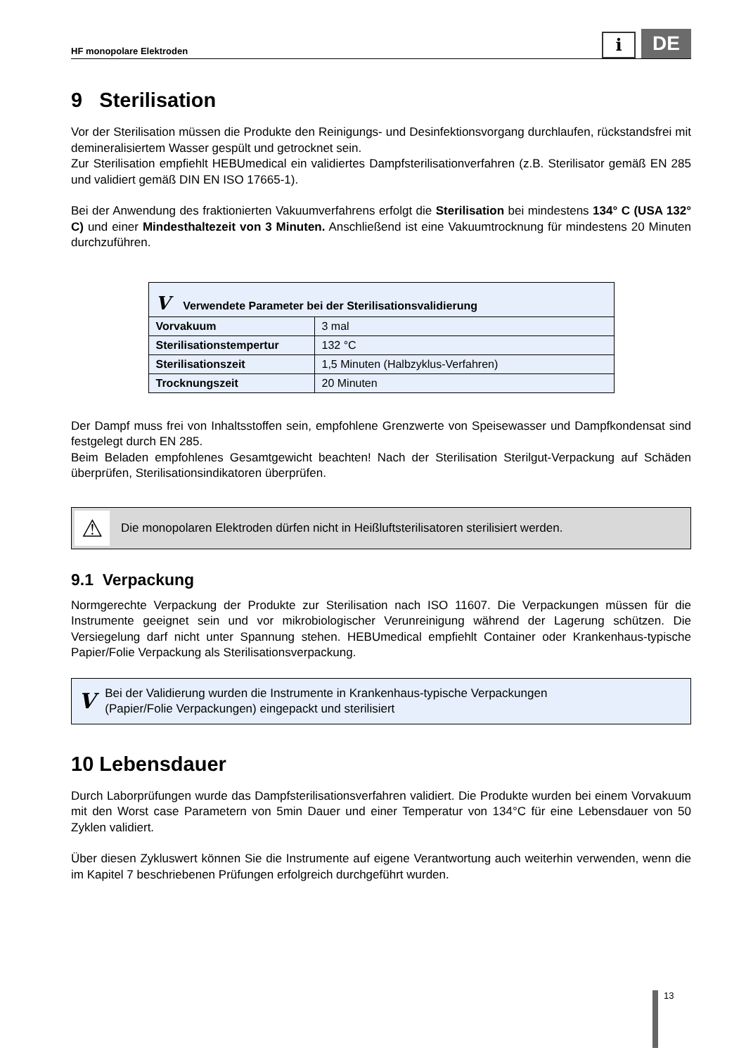HF monopolare Elektroden i DE
9 Sterilisation
Vor der Sterilisation müssen die Produkte den Reinigungs- und Desinfektionsvorgang durchlaufen, rückstandsfrei mit demineralisiertem Wasser gespült und getrocknet sein.
Zur Sterilisation empfiehlt HEBUmedical ein validiertes Dampfsterilisationverfahren (z.B. Sterilisator gemäß EN 285 und validiert gemäß DIN EN ISO 17665-1).
Bei der Anwendung des fraktionierten Vakuumverfahrens erfolgt die Sterilisation bei mindestens 134° C (USA 132° C) und einer Mindesthaltezeit von 3 Minuten. Anschließend ist eine Vakuumtrocknung für mindestens 20 Minuten durchzuführen.
| V Verwendete Parameter bei der Sterilisationsvalidierung | |
| --- | --- |
| Vorvakuum | 3 mal |
| Sterilisationstempertur | 132 °C |
| Sterilisationszeit | 1,5 Minuten (Halbzyklus-Verfahren) |
| Trocknungszeit | 20 Minuten |
Der Dampf muss frei von Inhaltsstoffen sein, empfohlene Grenzwerte von Speisewasser und Dampfkondensat sind festgelegt durch EN 285.
Beim Beladen empfohlenes Gesamtgewicht beachten! Nach der Sterilisation Sterilgut-Verpackung auf Schäden überprüfen, Sterilisationsindikatoren überprüfen.
⚠ Die monopolaren Elektroden dürfen nicht in Heißluftsterilisatoren sterilisiert werden.
9.1 Verpackung
Normgerechte Verpackung der Produkte zur Sterilisation nach ISO 11607. Die Verpackungen müssen für die Instrumente geeignet sein und vor mikrobiologischer Verunreinigung während der Lagerung schützen. Die Versiegelung darf nicht unter Spannung stehen. HEBUmedical empfiehlt Container oder Krankenhaus-typische Papier/Folie Verpackung als Sterilisationsverpackung.
V Bei der Validierung wurden die Instrumente in Krankenhaus-typische Verpackungen
(Papier/Folie Verpackungen) eingepackt und sterilisiert
10 Lebensdauer
Durch Laborprüfungen wurde das Dampfsterilisationsverfahren validiert. Die Produkte wurden bei einem Vorvakuum mit den Worst case Parametern von 5min Dauer und einer Temperatur von 134°C für eine Lebensdauer von 50 Zyklen validiert.
Über diesen Zykluswert können Sie die Instrumente auf eigene Verantwortung auch weiterhin verwenden, wenn die im Kapitel 7 beschriebenen Prüfungen erfolgreich durchgeführt wurden.
13